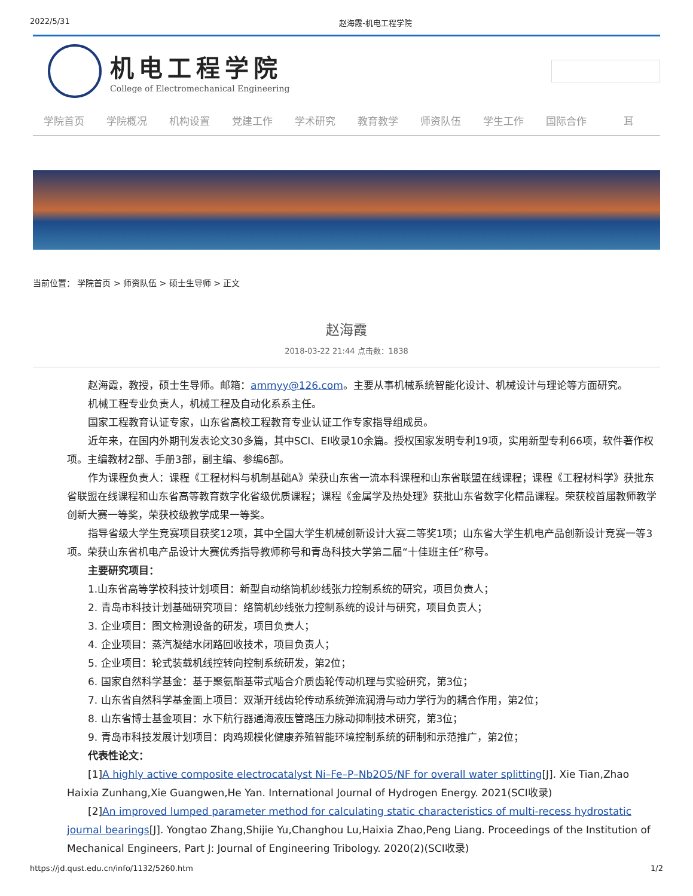2022/5/31 赵海霞-机电工程学院
机电工程学院
College of Electromechanical Engineering
学院首页 学院概况 机构设置 党建工作 学术研究 教育教学 师资队伍 学生工作 国际合作 耳
当前位置： 学院首页 > 师资队伍 > 硕士生导师 > 正文
赵海霞
2018-03-22 21:44 点击数：1838
赵海霞，教授，硕士生导师。邮箱：ammyy@126.com。主要从事机械系统智能化设计、机械设计与理论等方面研究。
机械工程专业负责人，机械工程及自动化系系主任。
国家工程教育认证专家，山东省高校工程教育专业认证工作专家指导组成员。
近年来，在国内外期刊发表论文30多篇，其中SCI、EI收录10余篇。授权国家发明专利19项，实用新型专利66项，软件著作权项。主编教材2部、手册3部，副主编、参编6部。
作为课程负责人：课程《工程材料与机制基础A》荣获山东省一流本科课程和山东省联盟在线课程；课程《工程材料学》获批东省联盟在线课程和山东省高等教育数字化省级优质课程；课程《金属学及热处理》获批山东省数字化精品课程。荣获校首届教师教学创新大赛一等奖，荣获校级教学成果一等奖。
指导省级大学生竞赛项目获奖12项，其中全国大学生机械创新设计大赛二等奖1项；山东省大学生机电产品创新设计竞赛一等3项。荣获山东省机电产品设计大赛优秀指导教师称号和青岛科技大学第二届“十佳班主任”称号。
主要研究项目：
1.山东省高等学校科技计划项目：新型自动络筒机纱线张力控制系统的研究，项目负责人；
2. 青岛市科技计划基础研究项目：络筒机纱线张力控制系统的设计与研究，项目负责人；
3. 企业项目：图文检测设备的研发，项目负责人；
4. 企业项目：蒸汽凝结水闭路回收技术，项目负责人；
5. 企业项目：轮式装载机线控转向控制系统研发，第2位；
6. 国家自然科学基金：基于聚氨酯基带式啮合介质齿轮传动机理与实验研究，第3位；
7. 山东省自然科学基金面上项目：双渐开线齿轮传动系统弹流润滑与动力学行为的耦合作用，第2位；
8. 山东省博士基金项目：水下航行器通海液压管路压力脉动抑制技术研究，第3位；
9. 青岛市科技发展计划项目：肉鸡规模化健康养殖智能环境控制系统的研制和示范推广，第2位；
代表性论文：
[1]A highly active composite electrocatalyst Ni–Fe–P–Nb2O5/NF for overall water splitting[J]. Xie Tian,Zhao Haixia Zunhang,Xie Guangwen,He Yan. International Journal of Hydrogen Energy. 2021(SCI收录)
[2]An improved lumped parameter method for calculating static characteristics of multi-recess hydrostatic journal bearings[J]. Yongtao Zhang,Shijie Yu,Changhou Lu,Haixia Zhao,Peng Liang. Proceedings of the Institution of Mechanical Engineers, Part J: Journal of Engineering Tribology. 2020(2)(SCI收录)
https://jd.qust.edu.cn/info/1132/5260.htm 1/2